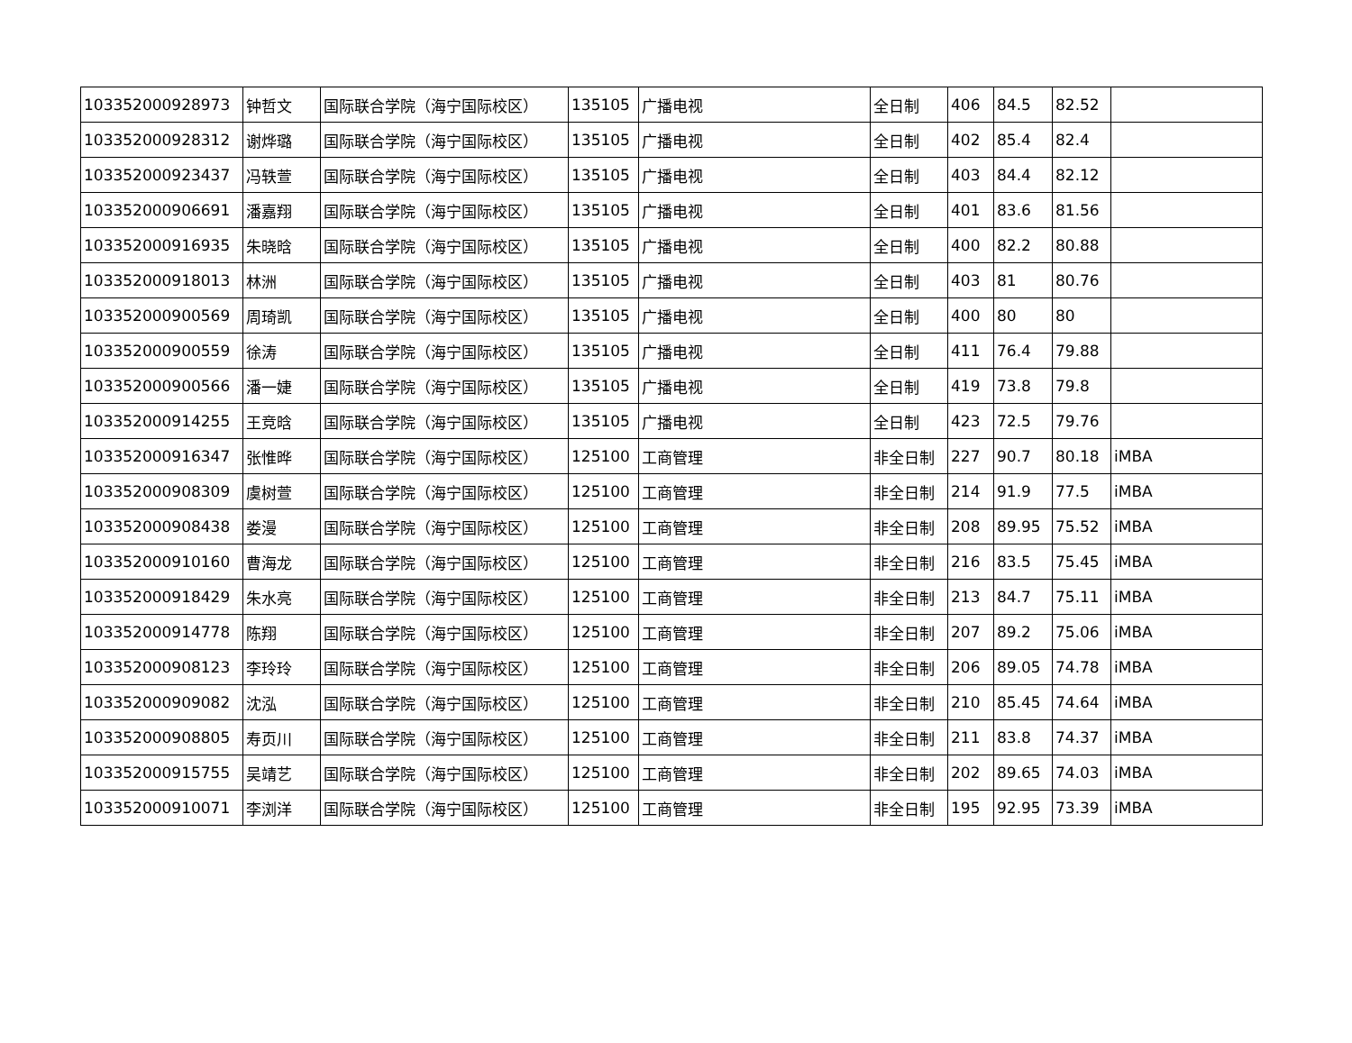| 103352000928973 | 钟哲文 | 国际联合学院（海宁国际校区） | 135105 | 广播电视 | 全日制 | 406 | 84.5 | 82.52 | |
| 103352000928312 | 谢烨璐 | 国际联合学院（海宁国际校区） | 135105 | 广播电视 | 全日制 | 402 | 85.4 | 82.4 | |
| 103352000923437 | 冯轶萱 | 国际联合学院（海宁国际校区） | 135105 | 广播电视 | 全日制 | 403 | 84.4 | 82.12 | |
| 103352000906691 | 潘嘉翔 | 国际联合学院（海宁国际校区） | 135105 | 广播电视 | 全日制 | 401 | 83.6 | 81.56 | |
| 103352000916935 | 朱晓晗 | 国际联合学院（海宁国际校区） | 135105 | 广播电视 | 全日制 | 400 | 82.2 | 80.88 | |
| 103352000918013 | 林洲 | 国际联合学院（海宁国际校区） | 135105 | 广播电视 | 全日制 | 403 | 81 | 80.76 | |
| 103352000900569 | 周琦凯 | 国际联合学院（海宁国际校区） | 135105 | 广播电视 | 全日制 | 400 | 80 | 80 | |
| 103352000900559 | 徐涛 | 国际联合学院（海宁国际校区） | 135105 | 广播电视 | 全日制 | 411 | 76.4 | 79.88 | |
| 103352000900566 | 潘一婕 | 国际联合学院（海宁国际校区） | 135105 | 广播电视 | 全日制 | 419 | 73.8 | 79.8 | |
| 103352000914255 | 王竞晗 | 国际联合学院（海宁国际校区） | 135105 | 广播电视 | 全日制 | 423 | 72.5 | 79.76 | |
| 103352000916347 | 张惟晔 | 国际联合学院（海宁国际校区） | 125100 | 工商管理 | 非全日制 | 227 | 90.7 | 80.18 | iMBA |
| 103352000908309 | 虞树萱 | 国际联合学院（海宁国际校区） | 125100 | 工商管理 | 非全日制 | 214 | 91.9 | 77.5 | iMBA |
| 103352000908438 | 娄漫 | 国际联合学院（海宁国际校区） | 125100 | 工商管理 | 非全日制 | 208 | 89.95 | 75.52 | iMBA |
| 103352000910160 | 曹海龙 | 国际联合学院（海宁国际校区） | 125100 | 工商管理 | 非全日制 | 216 | 83.5 | 75.45 | iMBA |
| 103352000918429 | 朱水亮 | 国际联合学院（海宁国际校区） | 125100 | 工商管理 | 非全日制 | 213 | 84.7 | 75.11 | iMBA |
| 103352000914778 | 陈翔 | 国际联合学院（海宁国际校区） | 125100 | 工商管理 | 非全日制 | 207 | 89.2 | 75.06 | iMBA |
| 103352000908123 | 李玲玲 | 国际联合学院（海宁国际校区） | 125100 | 工商管理 | 非全日制 | 206 | 89.05 | 74.78 | iMBA |
| 103352000909082 | 沈泓 | 国际联合学院（海宁国际校区） | 125100 | 工商管理 | 非全日制 | 210 | 85.45 | 74.64 | iMBA |
| 103352000908805 | 寿页川 | 国际联合学院（海宁国际校区） | 125100 | 工商管理 | 非全日制 | 211 | 83.8 | 74.37 | iMBA |
| 103352000915755 | 吴靖艺 | 国际联合学院（海宁国际校区） | 125100 | 工商管理 | 非全日制 | 202 | 89.65 | 74.03 | iMBA |
| 103352000910071 | 李浏洋 | 国际联合学院（海宁国际校区） | 125100 | 工商管理 | 非全日制 | 195 | 92.95 | 73.39 | iMBA |